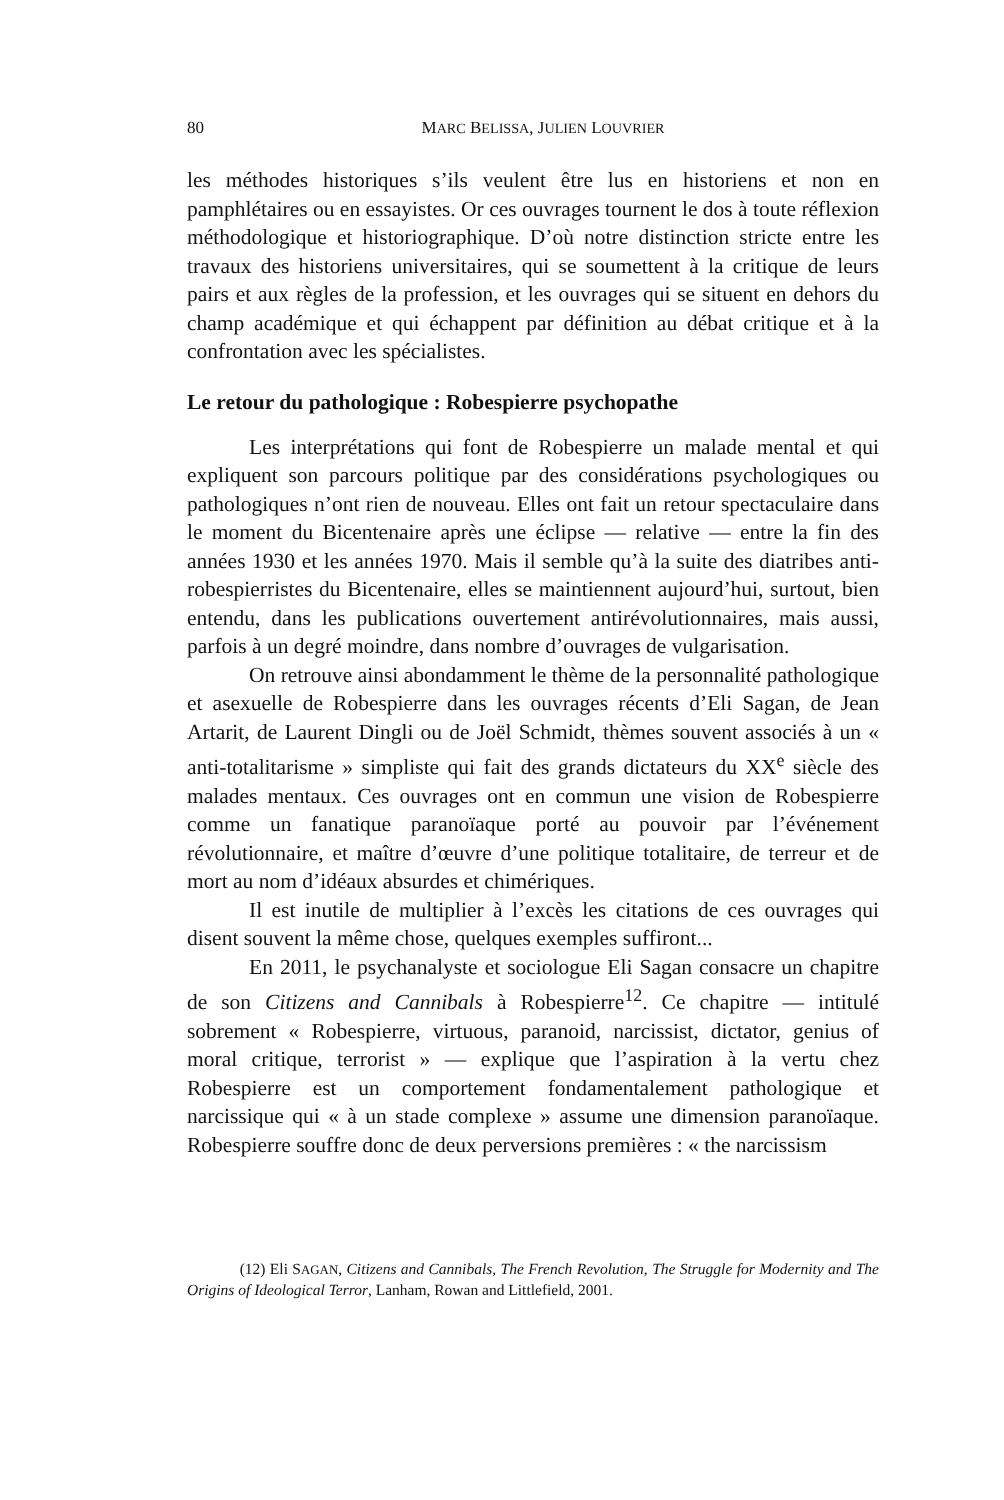80 MARC BELISSA, JULIEN LOUVRIER
les méthodes historiques s’ils veulent être lus en historiens et non en pamphlétaires ou en essayistes. Or ces ouvrages tournent le dos à toute réflexion méthodologique et historiographique. D’où notre distinction stricte entre les travaux des historiens universitaires, qui se soumettent à la critique de leurs pairs et aux règles de la profession, et les ouvrages qui se situent en dehors du champ académique et qui échappent par définition au débat critique et à la confrontation avec les spécialistes.
Le retour du pathologique : Robespierre psychopathe
Les interprétations qui font de Robespierre un malade mental et qui expliquent son parcours politique par des considérations psychologiques ou pathologiques n’ont rien de nouveau. Elles ont fait un retour spectaculaire dans le moment du Bicentenaire après une éclipse — relative — entre la fin des années 1930 et les années 1970. Mais il semble qu’à la suite des diatribes anti-robespierristes du Bicentenaire, elles se maintiennent aujourd’hui, surtout, bien entendu, dans les publications ouvertement antirévolutionnaires, mais aussi, parfois à un degré moindre, dans nombre d’ouvrages de vulgarisation.
On retrouve ainsi abondamment le thème de la personnalité pathologique et asexuelle de Robespierre dans les ouvrages récents d’Eli Sagan, de Jean Artarit, de Laurent Dingli ou de Joël Schmidt, thèmes souvent associés à un « anti-totalitarisme » simpliste qui fait des grands dictateurs du XX<sup>e</sup> siècle des malades mentaux. Ces ouvrages ont en commun une vision de Robespierre comme un fanatique paranoïaque porté au pouvoir par l’événement révolutionnaire, et maître d’œuvre d’une politique totalitaire, de terreur et de mort au nom d’idéaux absurdes et chimériques.
Il est inutile de multiplier à l’excès les citations de ces ouvrages qui disent souvent la même chose, quelques exemples suffiront...
En 2011, le psychanalyste et sociologue Eli Sagan consacre un chapitre de son Citizens and Cannibals à Robespierre<sup>12</sup>. Ce chapitre — intitulé sobrement « Robespierre, virtuous, paranoid, narcissist, dictator, genius of moral critique, terrorist » — explique que l’aspiration à la vertu chez Robespierre est un comportement fondamentalement pathologique et narcissique qui « à un stade complexe » assume une dimension paranoïaque. Robespierre souffre donc de deux perversions premières : « the narcissism
(12) Eli SAGAN, Citizens and Cannibals, The French Revolution, The Struggle for Modernity and The Origins of Ideological Terror, Lanham, Rowan and Littlefield, 2001.